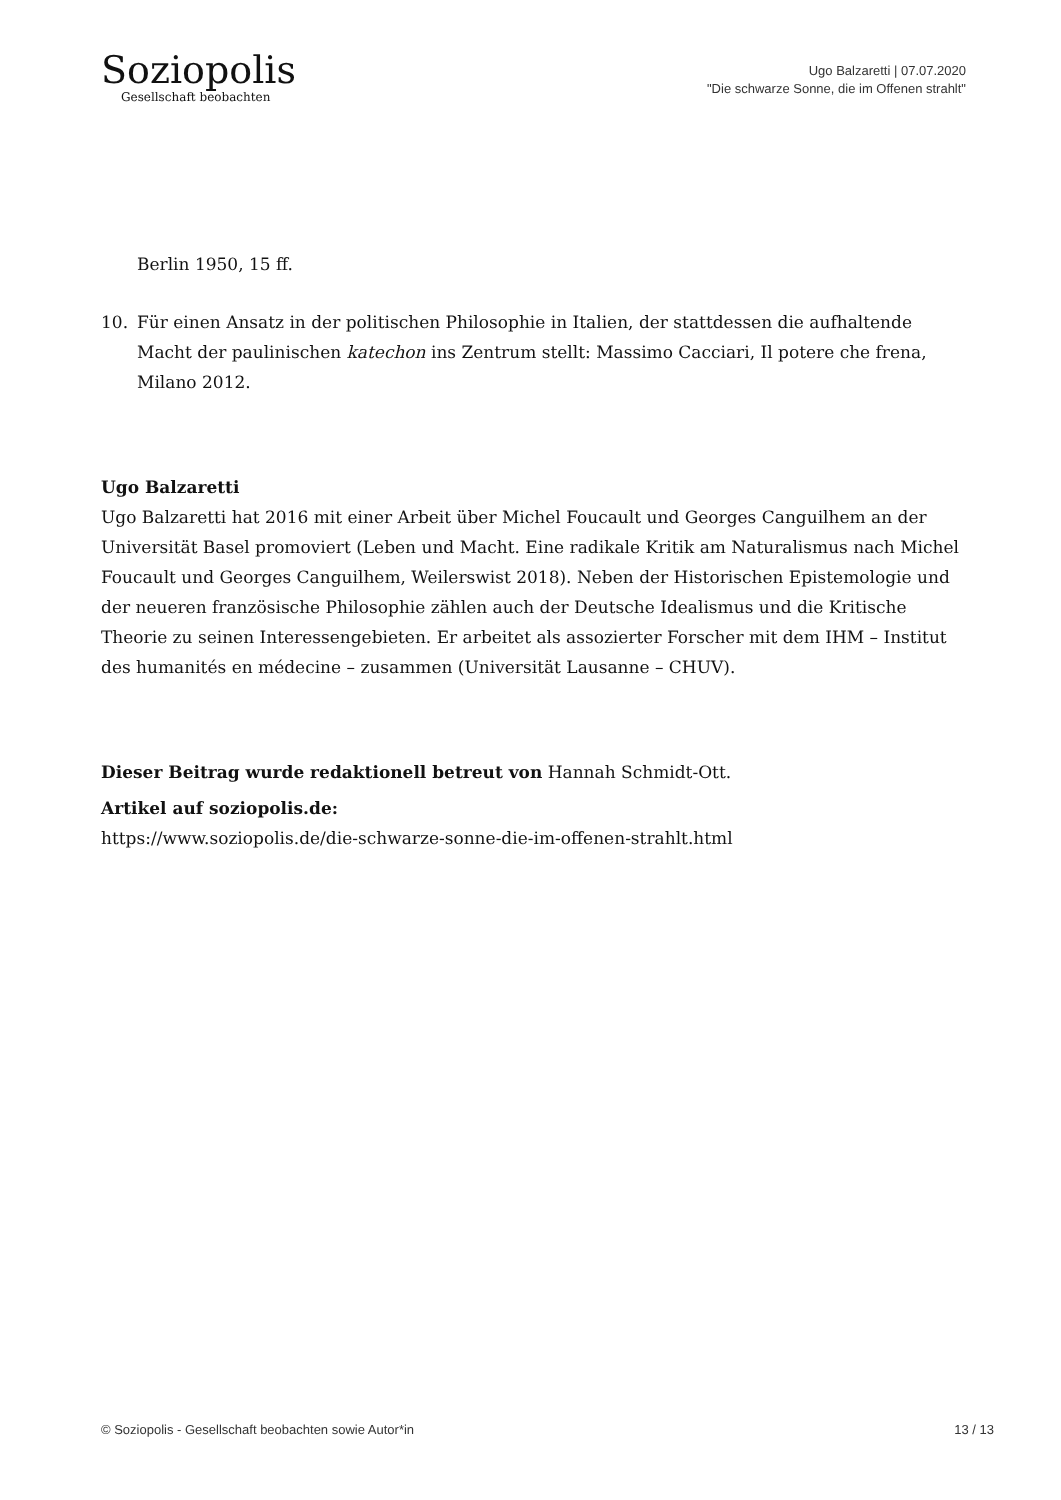Soziopolis
Gesellschaft beobachten
Ugo Balzaretti | 07.07.2020
"Die schwarze Sonne, die im Offenen strahlt"
Berlin 1950, 15 ff.
10. Für einen Ansatz in der politischen Philosophie in Italien, der stattdessen die aufhaltende Macht der paulinischen katechon ins Zentrum stellt: Massimo Cacciari, Il potere che frena, Milano 2012.
Ugo Balzaretti
Ugo Balzaretti hat 2016 mit einer Arbeit über Michel Foucault und Georges Canguilhem an der Universität Basel promoviert (Leben und Macht. Eine radikale Kritik am Naturalismus nach Michel Foucault und Georges Canguilhem, Weilerswist 2018). Neben der Historischen Epistemologie und der neueren französische Philosophie zählen auch der Deutsche Idealismus und die Kritische Theorie zu seinen Interessengebieten. Er arbeitet als assozierter Forscher mit dem IHM – Institut des humanités en médecine – zusammen (Universität Lausanne – CHUV).
Dieser Beitrag wurde redaktionell betreut von Hannah Schmidt-Ott.
Artikel auf soziopolis.de:
https://www.soziopolis.de/die-schwarze-sonne-die-im-offenen-strahlt.html
© Soziopolis - Gesellschaft beobachten sowie Autor*in 13 / 13